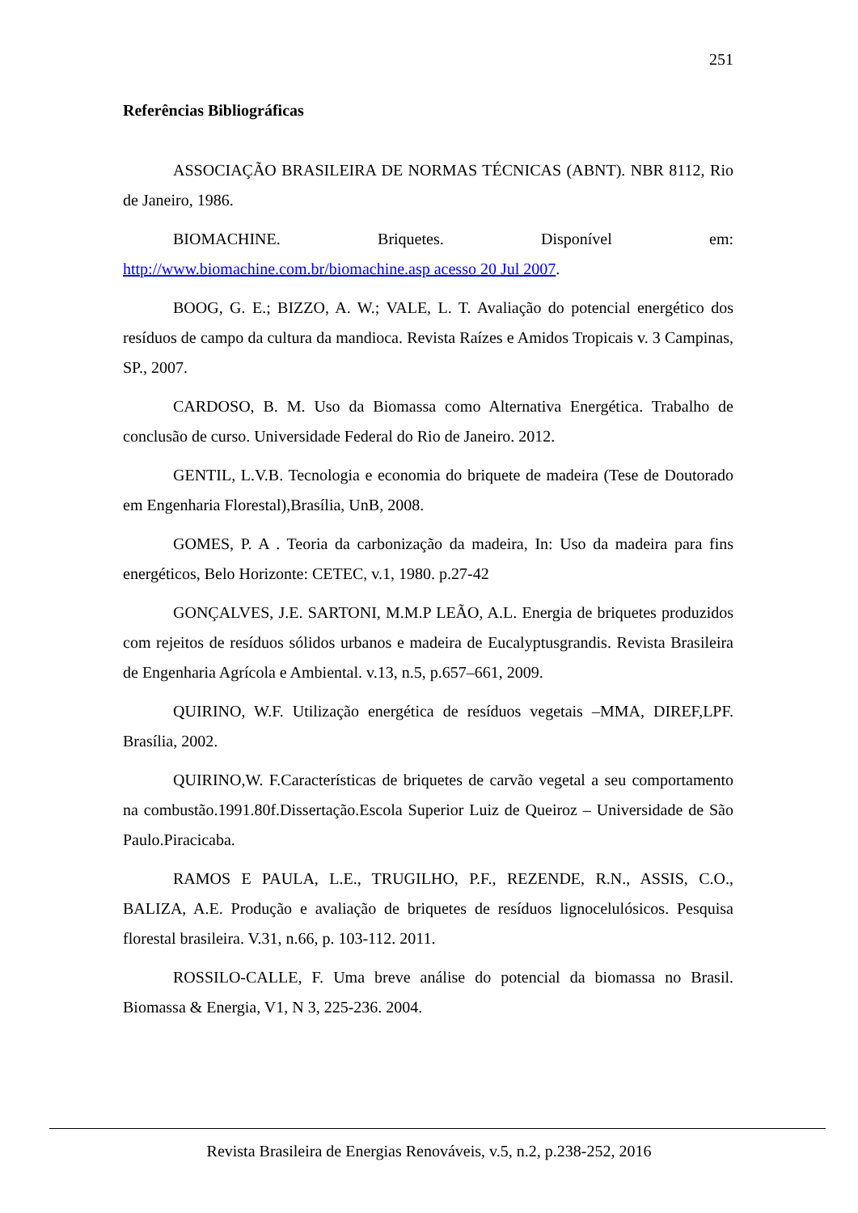251
Referências Bibliográficas
ASSOCIAÇÃO BRASILEIRA DE NORMAS TÉCNICAS (ABNT). NBR 8112, Rio de Janeiro, 1986.
BIOMACHINE. Briquetes. Disponível em: http://www.biomachine.com.br/biomachine.asp acesso 20 Jul 2007.
BOOG, G. E.; BIZZO, A. W.; VALE, L. T. Avaliação do potencial energético dos resíduos de campo da cultura da mandioca. Revista Raízes e Amidos Tropicais v. 3 Campinas, SP., 2007.
CARDOSO, B. M. Uso da Biomassa como Alternativa Energética. Trabalho de conclusão de curso. Universidade Federal do Rio de Janeiro. 2012.
GENTIL, L.V.B. Tecnologia e economia do briquete de madeira (Tese de Doutorado em Engenharia Florestal),Brasília, UnB, 2008.
GOMES, P. A . Teoria da carbonização da madeira, In: Uso da madeira para fins energéticos, Belo Horizonte: CETEC, v.1, 1980. p.27-42
GONÇALVES, J.E. SARTONI, M.M.P LEÃO, A.L. Energia de briquetes produzidos com rejeitos de resíduos sólidos urbanos e madeira de Eucalyptusgrandis. Revista Brasileira de Engenharia Agrícola e Ambiental. v.13, n.5, p.657–661, 2009.
QUIRINO, W.F. Utilização energética de resíduos vegetais –MMA, DIREF,LPF. Brasília, 2002.
QUIRINO,W. F.Características de briquetes de carvão vegetal a seu comportamento na combustão.1991.80f.Dissertação.Escola Superior Luiz de Queiroz – Universidade de São Paulo.Piracicaba.
RAMOS E PAULA, L.E., TRUGILHO, P.F., REZENDE, R.N., ASSIS, C.O., BALIZA, A.E. Produção e avaliação de briquetes de resíduos lignocelulósicos. Pesquisa florestal brasileira. V.31, n.66, p. 103-112. 2011.
ROSSILO-CALLE, F. Uma breve análise do potencial da biomassa no Brasil. Biomassa & Energia, V1, N 3, 225-236. 2004.
Revista Brasileira de Energias Renováveis, v.5, n.2, p.238-252, 2016